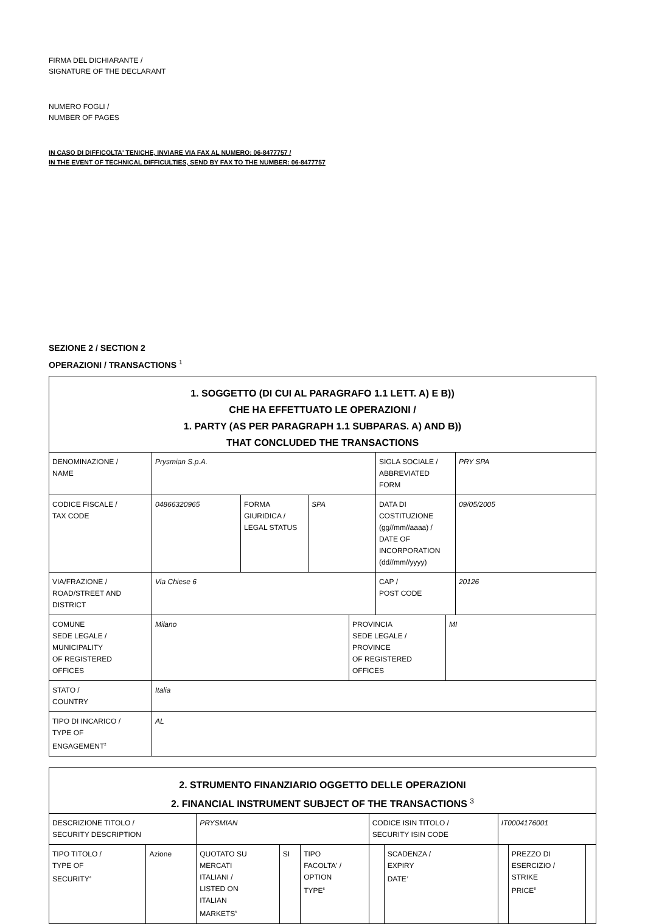FIRMA DEL DICHIARANTE /
SIGNATURE OF THE DECLARANT
NUMERO FOGLI /
NUMBER OF PAGES
IN CASO DI DIFFICOLTA' TENICHE, INVIARE VIA FAX AL NUMERO: 06-8477757 /
IN THE EVENT OF TECHNICAL DIFFICULTIES, SEND BY FAX TO THE NUMBER: 06-8477757
SEZIONE 2 / SECTION 2
OPERAZIONI / TRANSACTIONS <sup>1</sup>
| 1. SOGGETTO (DI CUI AL PARAGRAFO 1.1 LETT. A) E B)) CHE HA EFFETTUATO LE OPERAZIONI / 1. PARTY (AS PER PARAGRAPH 1.1 SUBPARAS. A) AND B)) THAT CONCLUDED THE TRANSACTIONS | | | | | |
| DENOMINAZIONE / NAME | Prysmian S.p.A. | | | SIGLA SOCIALE / ABBREVIATED FORM | PRY SPA |
| CODICE FISCALE / TAX CODE | 04866320965 | FORMA GIURIDICA / LEGAL STATUS | SPA | DATA DI COSTITUZIONE (gg//mm//aaaa) / DATE OF INCORPORATION (dd//mm//yyyy) | 09/05/2005 |
| VIA/FRAZIONE / ROAD/STREET AND DISTRICT | Via Chiese 6 | | | CAP / POST CODE | 20126 |
| COMUNE SEDE LEGALE / MUNICIPALITY OF REGISTERED OFFICES | / Milano / PROVINCIA SEDE LEGALE / PROVINCE OF REGISTERED OFFICES / MI / | | | | |
| STATO / COUNTRY | Italia | | | | |
| TIPO DI INCARICO / TYPE OF ENGAGEMENT<sup>2</sup> | AL | | | | |
| 2. STRUMENTO FINANZIARIO OGGETTO DELLE OPERAZIONI 2. FINANCIAL INSTRUMENT SUBJECT OF THE TRANSACTIONS <sup>3</sup> | | | | | | | | | |
| DESCRIZIONE TITOLO / SECURITY DESCRIPTION | | PRYSMIAN | | | CODICE ISIN TITOLO / SECURITY ISIN CODE | | IT0004176001 | | |
| TIPO TITOLO / TYPE OF SECURITY<sup>4</sup> | Azione | QUOTATO SU MERCATI ITALIANI / LISTED ON ITALIAN MARKETS<sup>5</sup> | SI | TIPO FACOLTA' / OPTION TYPE<sup>6</sup> | | SCADENZA / EXPIRY DATE<sup>7</sup> | | PREZZO DI ESERCIZIO / STRIKE PRICE<sup>8</sup> | |